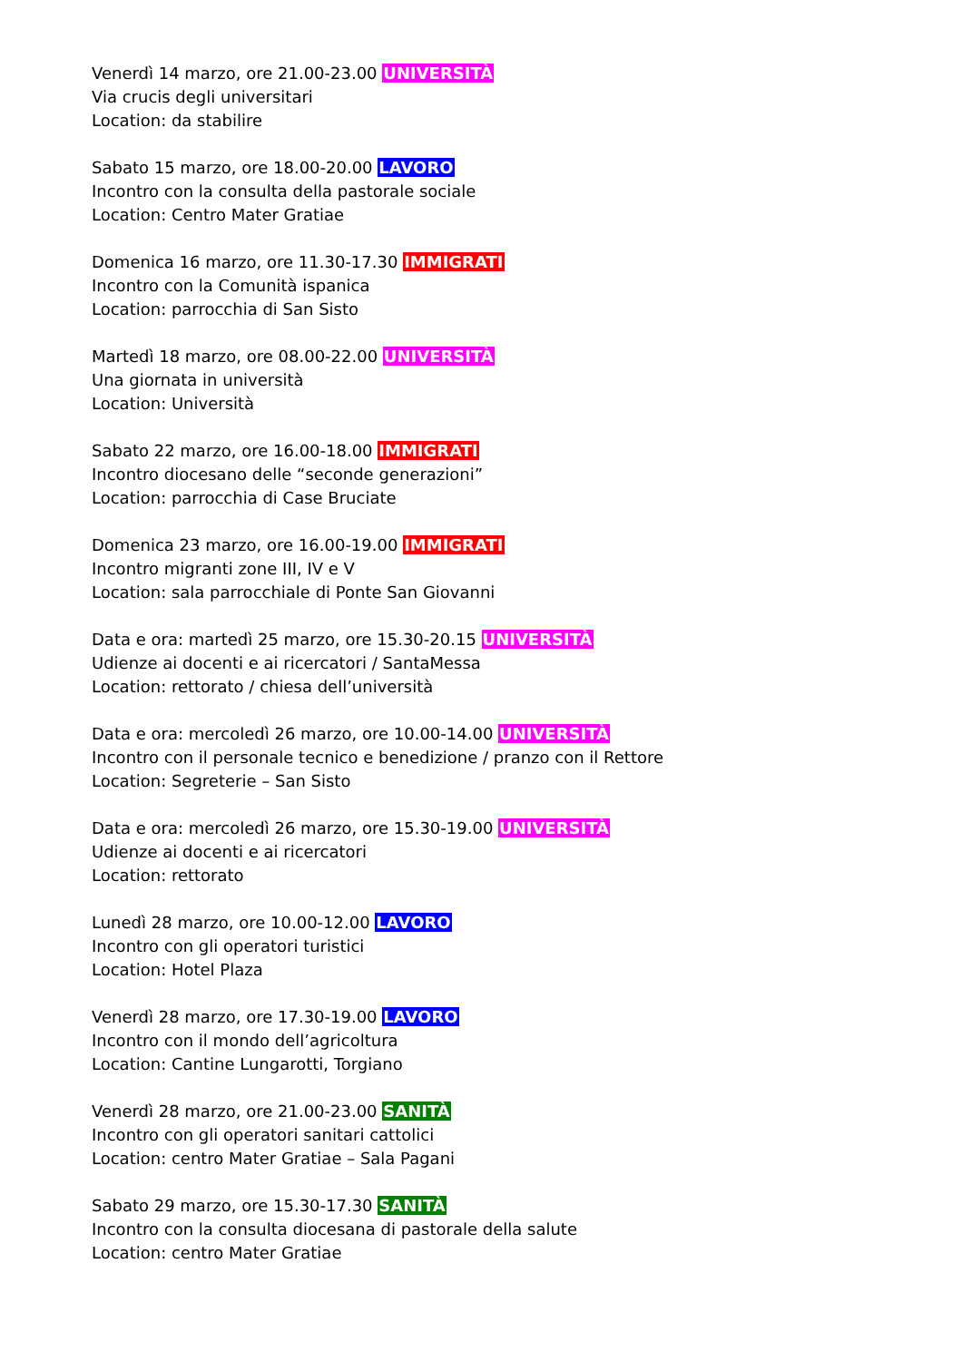Venerdì 14 marzo, ore 21.00-23.00 UNIVERSITÀ
Via crucis degli universitari
Location: da stabilire
Sabato 15 marzo, ore 18.00-20.00 LAVORO
Incontro con la consulta della pastorale sociale
Location: Centro Mater Gratiae
Domenica 16 marzo, ore 11.30-17.30 IMMIGRATI
Incontro con la Comunità ispanica
Location: parrocchia di San Sisto
Martedì 18 marzo, ore 08.00-22.00 UNIVERSITÀ
Una giornata in università
Location: Università
Sabato 22 marzo, ore 16.00-18.00 IMMIGRATI
Incontro diocesano delle “seconde generazioni”
Location: parrocchia di Case Bruciate
Domenica 23 marzo, ore 16.00-19.00 IMMIGRATI
Incontro migranti zone III, IV e V
Location: sala parrocchiale di Ponte San Giovanni
Data e ora: martedì 25 marzo, ore 15.30-20.15 UNIVERSITÀ
Udienze ai docenti e ai ricercatori / SantaMessa
Location: rettorato / chiesa dell’università
Data e ora: mercoledì 26 marzo, ore 10.00-14.00 UNIVERSITÀ
Incontro con il personale tecnico e benedizione / pranzo con il Rettore
Location: Segreterie – San Sisto
Data e ora: mercoledì 26 marzo, ore 15.30-19.00 UNIVERSITÀ
Udienze ai docenti e ai ricercatori
Location: rettorato
Lunedì 28 marzo, ore 10.00-12.00 LAVORO
Incontro con gli operatori turistici
Location: Hotel Plaza
Venerdì 28 marzo, ore 17.30-19.00 LAVORO
Incontro con il mondo dell’agricoltura
Location: Cantine Lungarotti, Torgiano
Venerdì 28 marzo, ore 21.00-23.00 SANITÀ
Incontro con gli operatori sanitari cattolici
Location: centro Mater Gratiae – Sala Pagani
Sabato 29 marzo, ore 15.30-17.30 SANITÀ
Incontro con la consulta diocesana di pastorale della salute
Location: centro Mater Gratiae